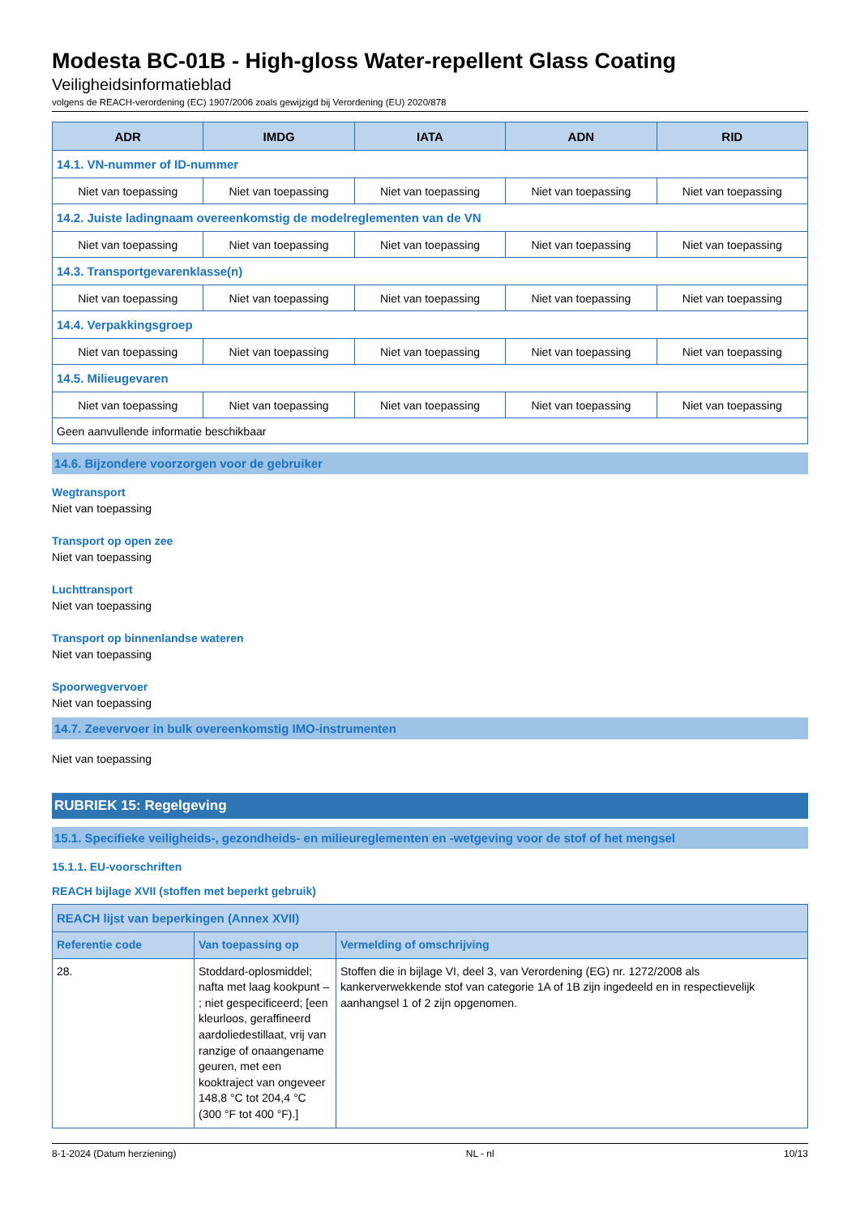Modesta BC-01B - High-gloss Water-repellent Glass Coating
Veiligheidsinformatieblad
volgens de REACH-verordening (EC) 1907/2006 zoals gewijzigd bij Verordening (EU) 2020/878
| ADR | IMDG | IATA | ADN | RID |
| --- | --- | --- | --- | --- |
| 14.1. VN-nummer of ID-nummer | | | | |
| Niet van toepassing | Niet van toepassing | Niet van toepassing | Niet van toepassing | Niet van toepassing |
| 14.2. Juiste ladingnaam overeenkomstig de modelreglementen van de VN | | | | |
| Niet van toepassing | Niet van toepassing | Niet van toepassing | Niet van toepassing | Niet van toepassing |
| 14.3. Transportgevarenklasse(n) | | | | |
| Niet van toepassing | Niet van toepassing | Niet van toepassing | Niet van toepassing | Niet van toepassing |
| 14.4. Verpakkingsgroep | | | | |
| Niet van toepassing | Niet van toepassing | Niet van toepassing | Niet van toepassing | Niet van toepassing |
| 14.5. Milieugevaren | | | | |
| Niet van toepassing | Niet van toepassing | Niet van toepassing | Niet van toepassing | Niet van toepassing |
| Geen aanvullende informatie beschikbaar | | | | |
14.6. Bijzondere voorzorgen voor de gebruiker
Wegtransport
Niet van toepassing
Transport op open zee
Niet van toepassing
Luchttransport
Niet van toepassing
Transport op binnenlandse wateren
Niet van toepassing
Spoorwegvervoer
Niet van toepassing
14.7. Zeevervoer in bulk overeenkomstig IMO-instrumenten
Niet van toepassing
RUBRIEK 15: Regelgeving
15.1. Specifieke veiligheids-, gezondheids- en milieureglementen en -wetgeving voor de stof of het mengsel
15.1.1. EU-voorschriften
REACH bijlage XVII (stoffen met beperkt gebruik)
| REACH lijst van beperkingen (Annex XVII) | | |
| Referentie code | Van toepassing op | Vermelding of omschrijving |
| 28. | Stoddard-oplosmiddel; nafta met laag kookpunt – ; niet gespecificeerd; [een kleurloos, geraffineerd aardoliedestillaat, vrij van ranzige of onaangename geuren, met een kooktraject van ongeveer 148,8 °C tot 204,4 °C (300 °F tot 400 °F).] | Stoffen die in bijlage VI, deel 3, van Verordening (EG) nr. 1272/2008 als kankerverwekkende stof van categorie 1A of 1B zijn ingedeeld en in respectievelijk aanhangsel 1 of 2 zijn opgenomen. |
8-1-2024 (Datum herziening) NL - nl 10/13